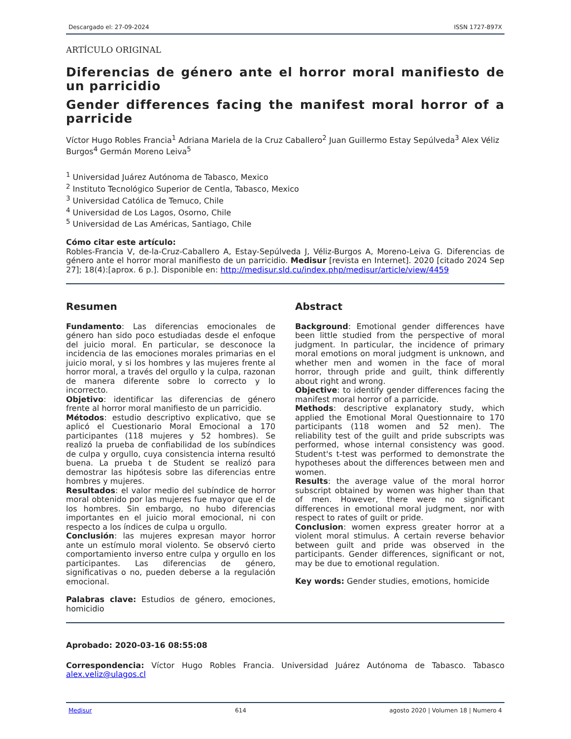Descargado el: 27-09-2024 ISSN 1727-897X
ARTÍCULO ORIGINAL
Diferencias de género ante el horror moral manifiesto de un parricidio
Gender differences facing the manifest moral horror of a parricide
Víctor Hugo Robles Francia<sup>1</sup> Adriana Mariela de la Cruz Caballero<sup>2</sup> Juan Guillermo Estay Sepúlveda<sup>3</sup> Alex Véliz Burgos<sup>4</sup> Germán Moreno Leiva<sup>5</sup>
<sup>1</sup> Universidad Juárez Autónoma de Tabasco, Mexico
<sup>2</sup> Instituto Tecnológico Superior de Centla, Tabasco, Mexico
<sup>3</sup> Universidad Católica de Temuco, Chile
<sup>4</sup> Universidad de Los Lagos, Osorno, Chile
<sup>5</sup> Universidad de Las Américas, Santiago, Chile
Cómo citar este artículo:
Robles-Francia V, de-la-Cruz-Caballero A, Estay-Sepúlveda J, Véliz-Burgos A, Moreno-Leiva G. Diferencias de género ante el horror moral manifiesto de un parricidio. Medisur [revista en Internet]. 2020 [citado 2024 Sep 27]; 18(4):[aprox. 6 p.]. Disponible en: http://medisur.sld.cu/index.php/medisur/article/view/4459
Resumen
Fundamento: Las diferencias emocionales de género han sido poco estudiadas desde el enfoque del juicio moral. En particular, se desconoce la incidencia de las emociones morales primarias en el juicio moral, y si los hombres y las mujeres frente al horror moral, a través del orgullo y la culpa, razonan de manera diferente sobre lo correcto y lo incorrecto.
Objetivo: identificar las diferencias de género frente al horror moral manifiesto de un parricidio.
Métodos: estudio descriptivo explicativo, que se aplicó el Cuestionario Moral Emocional a 170 participantes (118 mujeres y 52 hombres). Se realizó la prueba de confiabilidad de los subíndices de culpa y orgullo, cuya consistencia interna resultó buena. La prueba t de Student se realizó para demostrar las hipótesis sobre las diferencias entre hombres y mujeres.
Resultados: el valor medio del subíndice de horror moral obtenido por las mujeres fue mayor que el de los hombres. Sin embargo, no hubo diferencias importantes en el juicio moral emocional, ni con respecto a los índices de culpa u orgullo.
Conclusión: las mujeres expresan mayor horror ante un estímulo moral violento. Se observó cierto comportamiento inverso entre culpa y orgullo en los participantes. Las diferencias de género, significativas o no, pueden deberse a la regulación emocional.
Palabras clave: Estudios de género, emociones, homicidio
Abstract
Background: Emotional gender differences have been little studied from the perspective of moral judgment. In particular, the incidence of primary moral emotions on moral judgment is unknown, and whether men and women in the face of moral horror, through pride and guilt, think differently about right and wrong.
Objective: to identify gender differences facing the manifest moral horror of a parricide.
Methods: descriptive explanatory study, which applied the Emotional Moral Questionnaire to 170 participants (118 women and 52 men). The reliability test of the guilt and pride subscripts was performed, whose internal consistency was good. Student's t-test was performed to demonstrate the hypotheses about the differences between men and women.
Results: the average value of the moral horror subscript obtained by women was higher than that of men. However, there were no significant differences in emotional moral judgment, nor with respect to rates of guilt or pride.
Conclusion: women express greater horror at a violent moral stimulus. A certain reverse behavior between guilt and pride was observed in the participants. Gender differences, significant or not, may be due to emotional regulation.
Key words: Gender studies, emotions, homicide
Aprobado: 2020-03-16 08:55:08
Correspondencia: Víctor Hugo Robles Francia. Universidad Juárez Autónoma de Tabasco. Tabasco alex.veliz@ulagos.cl
Medisur 614 agosto 2020 | Volumen 18 | Numero 4